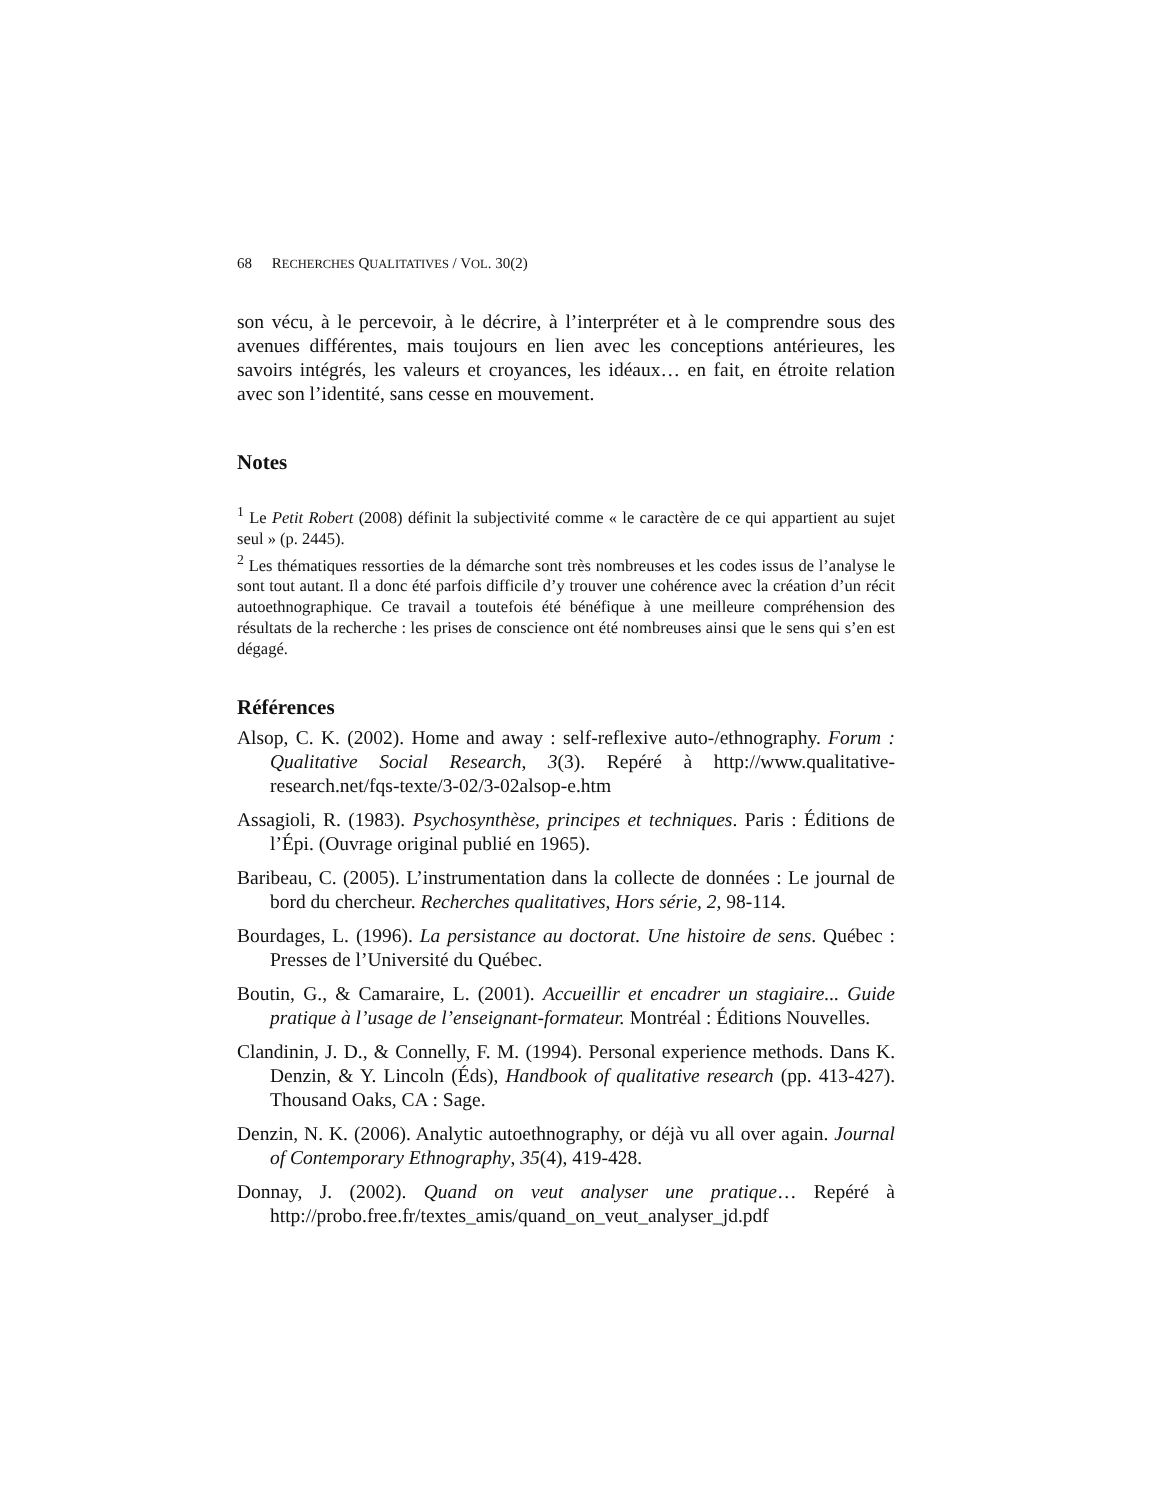68 RECHERCHES QUALITATIVES / VOL. 30(2)
son vécu, à le percevoir, à le décrire, à l’interpréter et à le comprendre sous des avenues différentes, mais toujours en lien avec les conceptions antérieures, les savoirs intégrés, les valeurs et croyances, les idéaux… en fait, en étroite relation avec son l’identité, sans cesse en mouvement.
Notes
<sup>1</sup> Le Petit Robert (2008) définit la subjectivité comme « le caractère de ce qui appartient au sujet seul » (p. 2445).
<sup>2</sup> Les thématiques ressorties de la démarche sont très nombreuses et les codes issus de l’analyse le sont tout autant. Il a donc été parfois difficile d’y trouver une cohérence avec la création d’un récit autoethnographique. Ce travail a toutefois été bénéfique à une meilleure compréhension des résultats de la recherche : les prises de conscience ont été nombreuses ainsi que le sens qui s’en est dégagé.
Références
Alsop, C. K. (2002). Home and away : self-reflexive auto-/ethnography. Forum : Qualitative Social Research, 3(3). Repéré à http://www.qualitative-research.net/fqs-texte/3-02/3-02alsop-e.htm
Assagioli, R. (1983). Psychosynthèse, principes et techniques. Paris : Éditions de l’Épi. (Ouvrage original publié en 1965).
Baribeau, C. (2005). L’instrumentation dans la collecte de données : Le journal de bord du chercheur. Recherches qualitatives, Hors série, 2, 98-114.
Bourdages, L. (1996). La persistance au doctorat. Une histoire de sens. Québec : Presses de l’Université du Québec.
Boutin, G., & Camaraire, L. (2001). Accueillir et encadrer un stagiaire... Guide pratique à l’usage de l’enseignant-formateur. Montréal : Éditions Nouvelles.
Clandinin, J. D., & Connelly, F. M. (1994). Personal experience methods. Dans K. Denzin, & Y. Lincoln (Éds), Handbook of qualitative research (pp. 413-427). Thousand Oaks, CA : Sage.
Denzin, N. K. (2006). Analytic autoethnography, or déjà vu all over again. Journal of Contemporary Ethnography, 35(4), 419-428.
Donnay, J. (2002). Quand on veut analyser une pratique… Repéré à http://probo.free.fr/textes_amis/quand_on_veut_analyser_jd.pdf